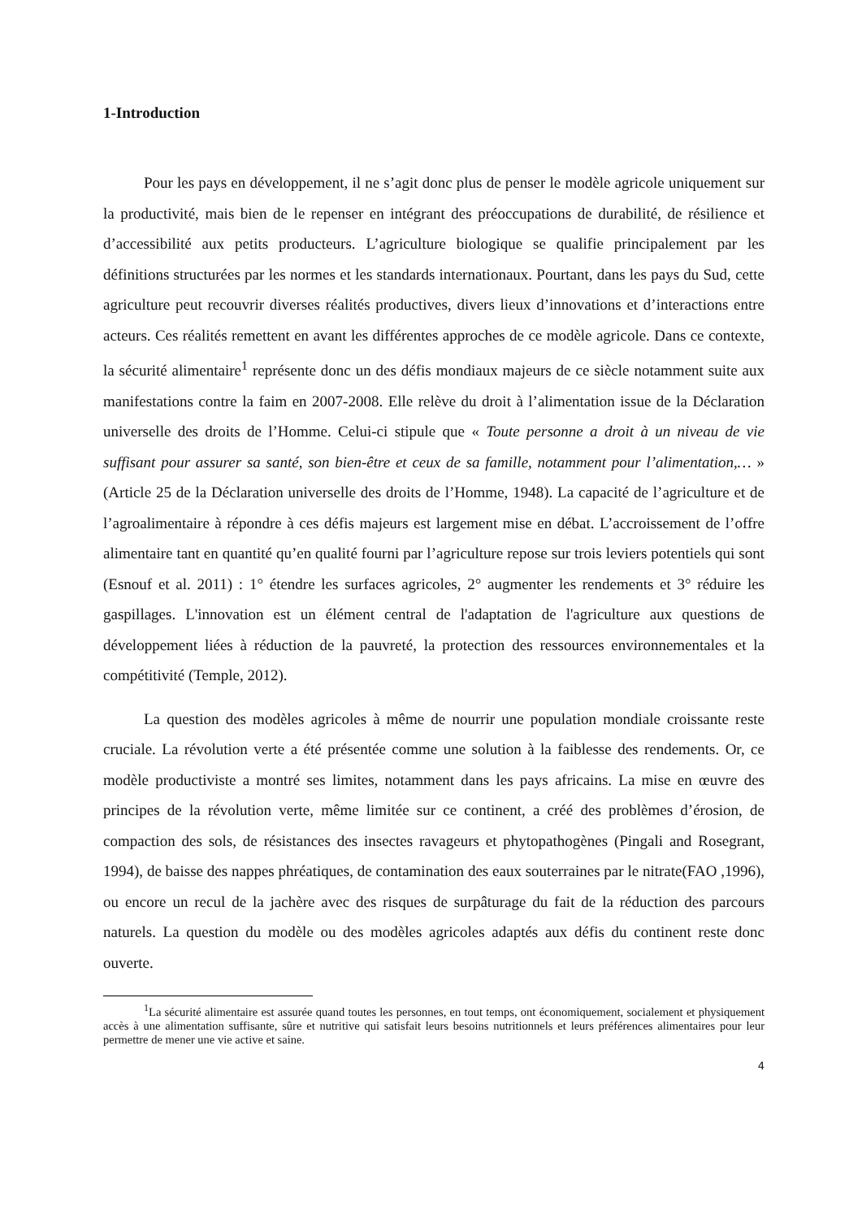1-Introduction
Pour les pays en développement, il ne s’agit donc plus de penser le modèle agricole uniquement sur la productivité, mais bien de le repenser en intégrant des préoccupations de durabilité, de résilience et d’accessibilité aux petits producteurs. L’agriculture biologique se qualifie principalement par les définitions structurées par les normes et les standards internationaux. Pourtant, dans les pays du Sud, cette agriculture peut recouvrir diverses réalités productives, divers lieux d’innovations et d’interactions entre acteurs. Ces réalités remettent en avant les différentes approches de ce modèle agricole. Dans ce contexte, la sécurité alimentaire<sup>1</sup> représente donc un des défis mondiaux majeurs de ce siècle notamment suite aux manifestations contre la faim en 2007-2008. Elle relève du droit à l’alimentation issue de la Déclaration universelle des droits de l’Homme. Celui-ci stipule que « Toute personne a droit à un niveau de vie suffisant pour assurer sa santé, son bien-être et ceux de sa famille, notamment pour l’alimentation,… » (Article 25 de la Déclaration universelle des droits de l’Homme, 1948). La capacité de l’agriculture et de l’agroalimentaire à répondre à ces défis majeurs est largement mise en débat. L’accroissement de l’offre alimentaire tant en quantité qu’en qualité fourni par l’agriculture repose sur trois leviers potentiels qui sont (Esnouf et al. 2011) : 1° étendre les surfaces agricoles, 2° augmenter les rendements et 3° réduire les gaspillages. L'innovation est un élément central de l'adaptation de l'agriculture aux questions de développement liées à réduction de la pauvreté, la protection des ressources environnementales et la compétitivité (Temple, 2012).
La question des modèles agricoles à même de nourrir une population mondiale croissante reste cruciale. La révolution verte a été présentée comme une solution à la faiblesse des rendements. Or, ce modèle productiviste a montré ses limites, notamment dans les pays africains. La mise en œuvre des principes de la révolution verte, même limitée sur ce continent, a créé des problèmes d’érosion, de compaction des sols, de résistances des insectes ravageurs et phytopathogènes (Pingali and Rosegrant, 1994), de baisse des nappes phréatiques, de contamination des eaux souterraines par le nitrate(FAO ,1996), ou encore un recul de la jachère avec des risques de surpâturage du fait de la réduction des parcours naturels. La question du modèle ou des modèles agricoles adaptés aux défis du continent reste donc ouverte.
<sup>1</sup> La sécurité alimentaire est assurée quand toutes les personnes, en tout temps, ont économiquement, socialement et physiquement accès à une alimentation suffisante, sûre et nutritive qui satisfait leurs besoins nutritionnels et leurs préférences alimentaires pour leur permettre de mener une vie active et saine.
4